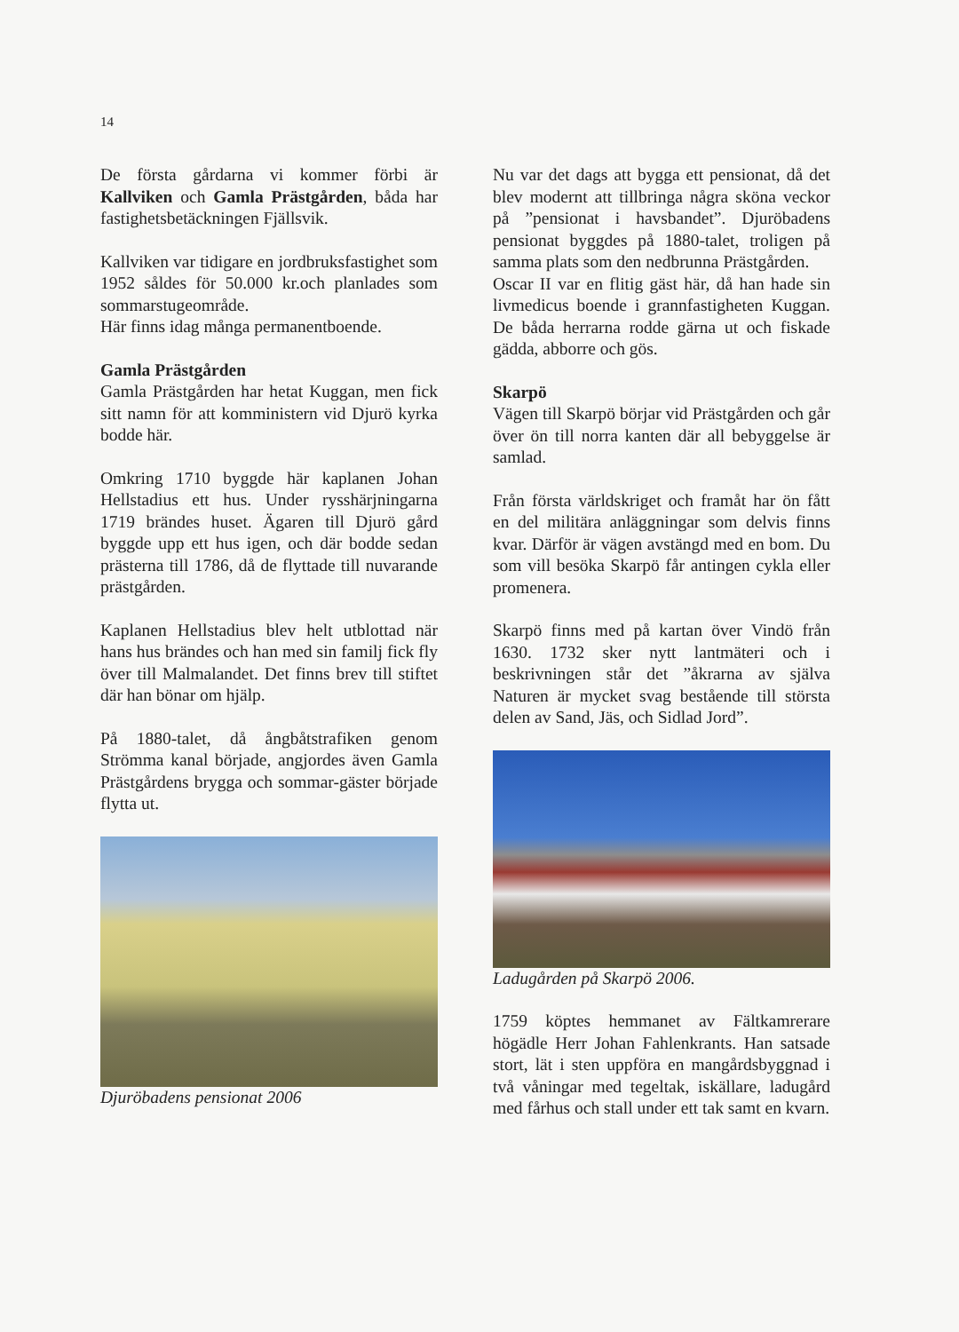14
De första gårdarna vi kommer förbi är Kallviken och Gamla Prästgården, båda har fastighetsbetäckningen Fjällsvik.
Kallviken var tidigare en jordbruksfastighet som 1952 såldes för 50.000 kr.och planlades som sommarstugeområde.
Här finns idag många permanentboende.
Gamla Prästgården
Gamla Prästgården har hetat Kuggan, men fick sitt namn för att komministern vid Djurö kyrka bodde här.
Omkring 1710 byggde här kaplanen Johan Hellstadius ett hus. Under rysshärjningarna 1719 brändes huset. Ägaren till Djurö gård byggde upp ett hus igen, och där bodde sedan prästerna till 1786, då de flyttade till nuvarande prästgården.
Kaplanen Hellstadius blev helt utblottad när hans hus brändes och han med sin familj fick fly över till Malmalandet. Det finns brev till stiftet där han bönar om hjälp.
På 1880-talet, då ångbåtstrafiken genom Strömma kanal började, angjordes även Gamla Prästgårdens brygga och sommar-gäster började flytta ut.
Djuröbadens pensionat 2006
Nu var det dags att bygga ett pensionat, då det blev modernt att tillbringa några sköna veckor på ”pensionat i havsbandet”. Djuröbadens pensionat byggdes på 1880-talet, troligen på samma plats som den nedbrunna Prästgården.
Oscar II var en flitig gäst här, då han hade sin livmedicus boende i grannfastigheten Kuggan. De båda herrarna rodde gärna ut och fiskade gädda, abborre och gös.
Skarpö
Vägen till Skarpö börjar vid Prästgården och går över ön till norra kanten där all bebyggelse är samlad.
Från första världskriget och framåt har ön fått en del militära anläggningar som delvis finns kvar. Därför är vägen avstängd med en bom. Du som vill besöka Skarpö får antingen cykla eller promenera.
Skarpö finns med på kartan över Vindö från 1630. 1732 sker nytt lantmäteri och i beskrivningen står det ”åkrarna av själva Naturen är mycket svag bestående till största delen av Sand, Jäs, och Sidlad Jord”.
Ladugården på Skarpö 2006.
1759 köptes hemmanet av Fältkamrerare högädle Herr Johan Fahlenkrants. Han satsade stort, lät i sten uppföra en mangårdsbyggnad i två våningar med tegeltak, iskällare, ladugård med fårhus och stall under ett tak samt en kvarn.